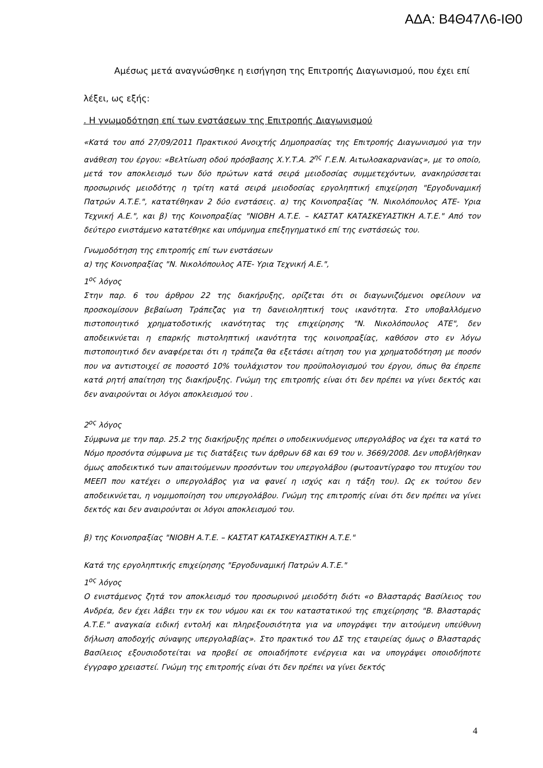ΑΔΑ: Β4Θ47Λ6-ΙΘ0
Αμέσως μετά αναγνώσθηκε η εισήγηση της Επιτροπής Διαγωνισμού, που έχει επί λέξει, ως εξής:
. Η γνωμοδότηση επί των ενστάσεων της Επιτροπής Διαγωνισμού
«Κατά του από 27/09/2011 Πρακτικού Ανοιχτής Δημοπρασίας της Επιτροπής Διαγωνισμού για την ανάθεση του έργου: «Βελτίωση οδού πρόσβασης Χ.Υ.Τ.Α. 2<sup>ης</sup> Γ.Ε.Ν. Αιτωλοακαρνανίας», με το οποίο, μετά τον αποκλεισμό των δύο πρώτων κατά σειρά μειοδοσίας συμμετεχόντων, ανακηρύσσεται προσωρινός μειοδότης η τρίτη κατά σειρά μειοδοσίας εργοληπτική επιχείρηση "Εργοδυναμική Πατρών Α.Τ.Ε.", κατατέθηκαν 2 δύο ενστάσεις. α) της Κοινοπραξίας "Ν. Νικολόπουλος ΑΤΕ- Υρια Τεχνική Α.Ε.", και β) της Κοινοπραξίας "ΝΙΟΒΗ Α.Τ.Ε. – ΚΑΣΤΑΤ ΚΑΤΑΣΚΕΥΑΣΤΙΚΗ Α.Τ.Ε." Από τον δεύτερο ενιστάμενο κατατέθηκε και υπόμνημα επεξηγηματικό επί της ενστάσεώς του.
Γνωμοδότηση της επιτροπής επί των ενστάσεων
α) της Κοινοπραξίας "Ν. Νικολόπουλος ΑΤΕ- Υρια Τεχνική Α.Ε.",
1<sup>ος</sup> λόγος
Στην παρ. 6 του άρθρου 22 της διακήρυξης, ορίζεται ότι οι διαγωνιζόμενοι οφείλουν να προσκομίσουν βεβαίωση Τράπεζας για τη δανειοληπτική τους ικανότητα. Στο υποβαλλόμενο πιστοποιητικό χρηματοδοτικής ικανότητας της επιχείρησης "Ν. Νικολόπουλος ΑΤΕ", δεν αποδεικνύεται η επαρκής πιστοληπτική ικανότητα της κοινοπραξίας, καθόσον στο εν λόγω πιστοποιητικό δεν αναφέρεται ότι η τράπεζα θα εξετάσει αίτηση του για χρηματοδότηση με ποσόν που να αντιστοιχεί σε ποσοστό 10% τουλάχιστον του προϋπολογισμού του έργου, όπως θα έπρεπε κατά ρητή απαίτηση της διακήρυξης. Γνώμη της επιτροπής είναι ότι δεν πρέπει να γίνει δεκτός και δεν αναιρούνται οι λόγοι αποκλεισμού του .
2<sup>ος</sup> λόγος
Σύμφωνα με την παρ. 25.2 της διακήρυξης πρέπει ο υποδεικνυόμενος υπεργολάβος να έχει τα κατά το Νόμο προσόντα σύμφωνα με τις διατάξεις των άρθρων 68 και 69 του ν. 3669/2008. Δεν υποβλήθηκαν όμως αποδεικτικό των απαιτούμενων προσόντων του υπεργολάβου (φωτοαντίγραφο του πτυχίου του ΜΕΕΠ που κατέχει ο υπεργολάβος για να φανεί η ισχύς και η τάξη του). Ως εκ τούτου δεν αποδεικνύεται, η νομιμοποίηση του υπεργολάβου. Γνώμη της επιτροπής είναι ότι δεν πρέπει να γίνει δεκτός και δεν αναιρούνται οι λόγοι αποκλεισμού του.
β) της Κοινοπραξίας "ΝΙΟΒΗ Α.Τ.Ε. – ΚΑΣΤΑΤ ΚΑΤΑΣΚΕΥΑΣΤΙΚΗ Α.Τ.Ε."
Κατά της εργοληπτικής επιχείρησης "Εργοδυναμική Πατρών Α.Τ.Ε."
1<sup>ος</sup> λόγος
Ο ενιστάμενος ζητά τον αποκλεισμό του προσωρινού μειοδότη διότι «ο Βλασταράς Βασίλειος του Ανδρέα, δεν έχει λάβει την εκ του νόμου και εκ του καταστατικού της επιχείρησης "Β. Βλασταράς Α.Τ.Ε." αναγκαία ειδική εντολή και πληρεξουσιότητα για να υπογράψει την αιτούμενη υπεύθυνη δήλωση αποδοχής σύναψης υπεργολαβίας». Στο πρακτικό του ΔΣ της εταιρείας όμως ο Βλασταράς Βασίλειος εξουσιοδοτείται να προβεί σε οποιαδήποτε ενέργεια και να υπογράψει οποιοδήποτε έγγραφο χρειαστεί. Γνώμη της επιτροπής είναι ότι δεν πρέπει να γίνει δεκτός
4